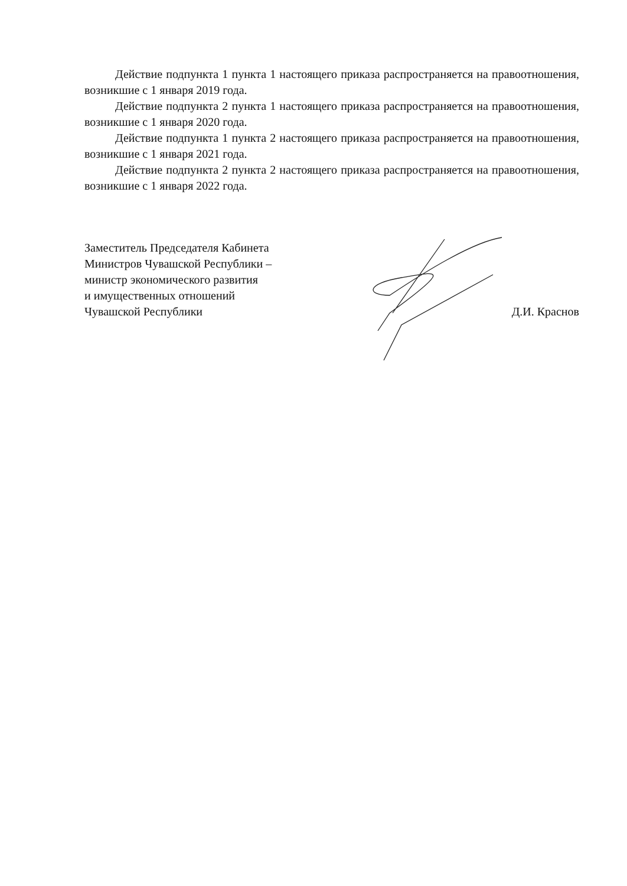Действие подпункта 1 пункта 1 настоящего приказа распространяется на правоотношения, возникшие с 1 января 2019 года.
Действие подпункта 2 пункта 1 настоящего приказа распространяется на правоотношения, возникшие с 1 января 2020 года.
Действие подпункта 1 пункта 2 настоящего приказа распространяется на правоотношения, возникшие с 1 января 2021 года.
Действие подпункта 2 пункта 2 настоящего приказа распространяется на правоотношения, возникшие с 1 января 2022 года.
Заместитель Председателя Кабинета
Министров Чувашской Республики –
министр экономического развития
и имущественных отношений
Чувашской Республики
Д.И. Краснов